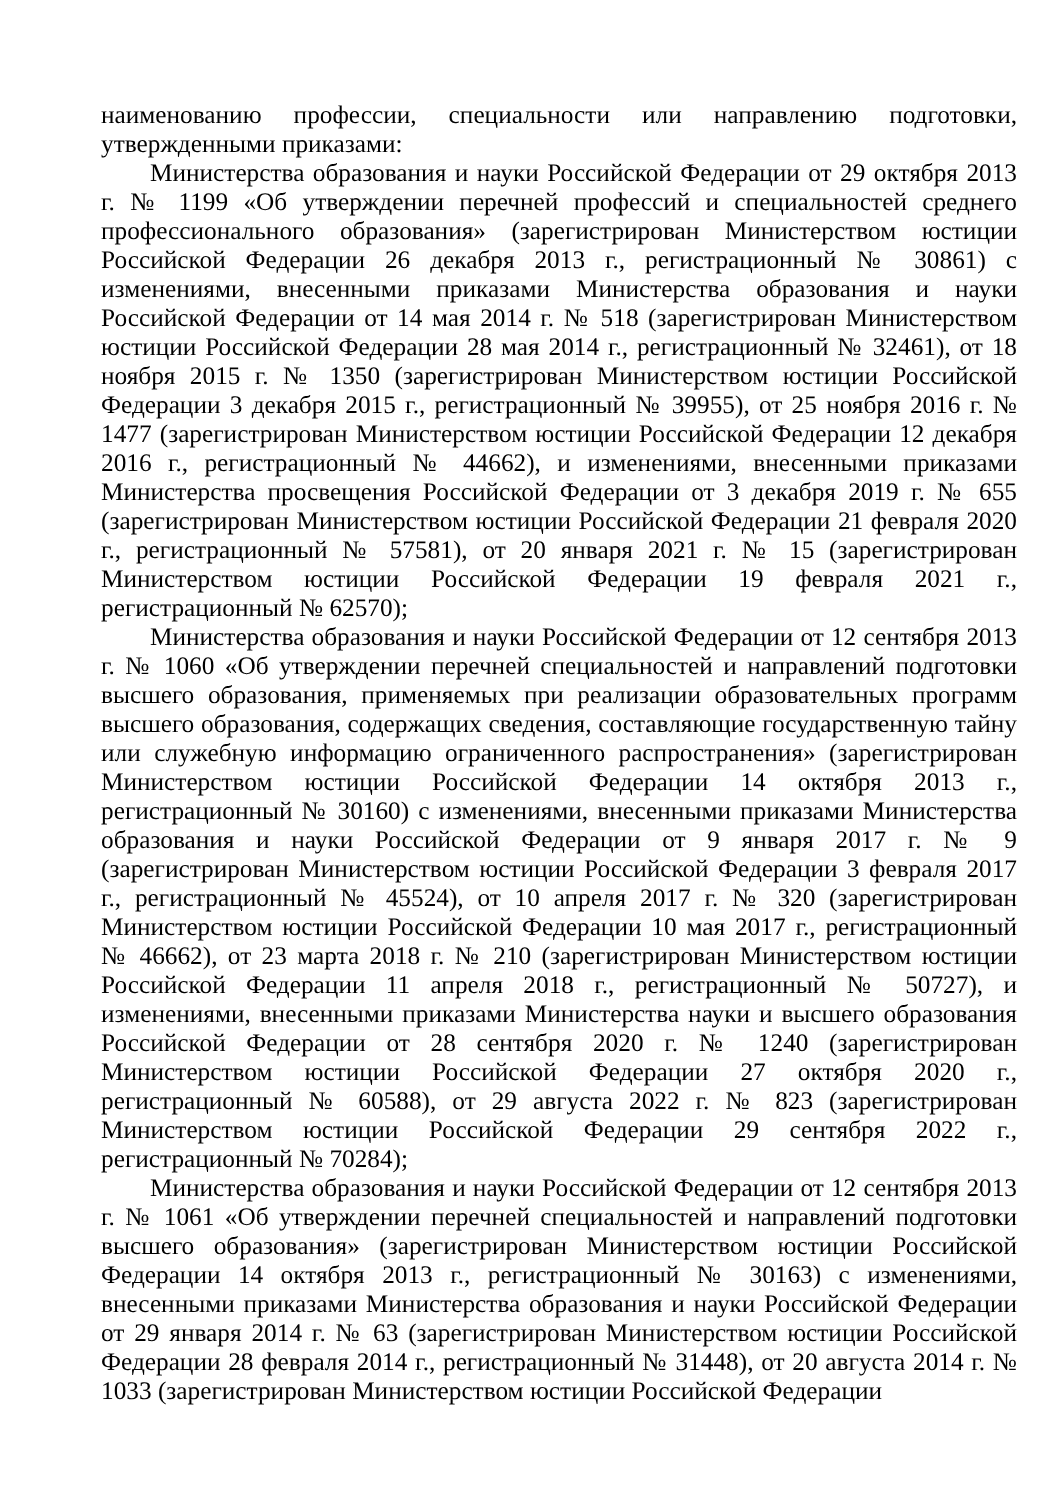наименованию профессии, специальности или направлению подготовки, утвержденными приказами:
Министерства образования и науки Российской Федерации от 29 октября 2013 г. № 1199 «Об утверждении перечней профессий и специальностей среднего профессионального образования» (зарегистрирован Министерством юстиции Российской Федерации 26 декабря 2013 г., регистрационный № 30861) с изменениями, внесенными приказами Министерства образования и науки Российской Федерации от 14 мая 2014 г. № 518 (зарегистрирован Министерством юстиции Российской Федерации 28 мая 2014 г., регистрационный № 32461), от 18 ноября 2015 г. № 1350 (зарегистрирован Министерством юстиции Российской Федерации 3 декабря 2015 г., регистрационный № 39955), от 25 ноября 2016 г. № 1477 (зарегистрирован Министерством юстиции Российской Федерации 12 декабря 2016 г., регистрационный № 44662), и изменениями, внесенными приказами Министерства просвещения Российской Федерации от 3 декабря 2019 г. № 655 (зарегистрирован Министерством юстиции Российской Федерации 21 февраля 2020 г., регистрационный № 57581), от 20 января 2021 г. № 15 (зарегистрирован Министерством юстиции Российской Федерации 19 февраля 2021 г., регистрационный № 62570);
Министерства образования и науки Российской Федерации от 12 сентября 2013 г. № 1060 «Об утверждении перечней специальностей и направлений подготовки высшего образования, применяемых при реализации образовательных программ высшего образования, содержащих сведения, составляющие государственную тайну или служебную информацию ограниченного распространения» (зарегистрирован Министерством юстиции Российской Федерации 14 октября 2013 г., регистрационный № 30160) с изменениями, внесенными приказами Министерства образования и науки Российской Федерации от 9 января 2017 г. № 9 (зарегистрирован Министерством юстиции Российской Федерации 3 февраля 2017 г., регистрационный № 45524), от 10 апреля 2017 г. № 320 (зарегистрирован Министерством юстиции Российской Федерации 10 мая 2017 г., регистрационный № 46662), от 23 марта 2018 г. № 210 (зарегистрирован Министерством юстиции Российской Федерации 11 апреля 2018 г., регистрационный № 50727), и изменениями, внесенными приказами Министерства науки и высшего образования Российской Федерации от 28 сентября 2020 г. № 1240 (зарегистрирован Министерством юстиции Российской Федерации 27 октября 2020 г., регистрационный № 60588), от 29 августа 2022 г. № 823 (зарегистрирован Министерством юстиции Российской Федерации 29 сентября 2022 г., регистрационный № 70284);
Министерства образования и науки Российской Федерации от 12 сентября 2013 г. № 1061 «Об утверждении перечней специальностей и направлений подготовки высшего образования» (зарегистрирован Министерством юстиции Российской Федерации 14 октября 2013 г., регистрационный № 30163) с изменениями, внесенными приказами Министерства образования и науки Российской Федерации от 29 января 2014 г. № 63 (зарегистрирован Министерством юстиции Российской Федерации 28 февраля 2014 г., регистрационный № 31448), от 20 августа 2014 г. № 1033 (зарегистрирован Министерством юстиции Российской Федерации